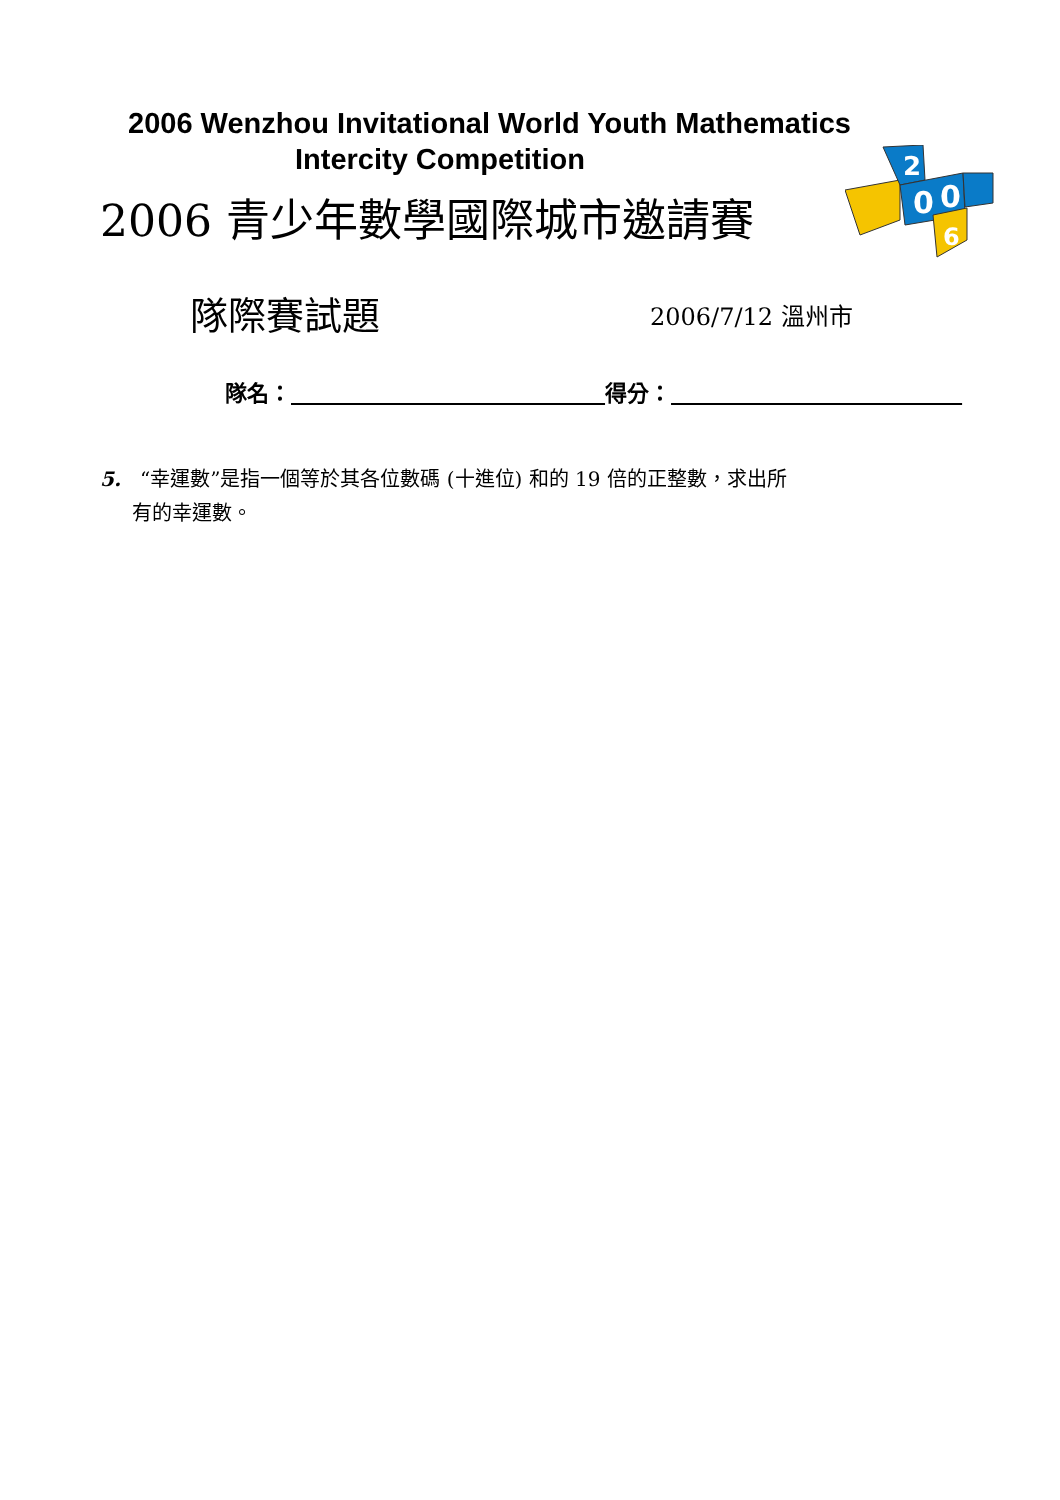2006 Wenzhou Invitational World Youth Mathematics
Intercity Competition
2006 青少年數學國際城市邀請賽
2
0
0
6
隊際賽試題
2006/7/12 溫州市
隊名： 得分：
5. “幸運數”是指一個等於其各位數碼 (十進位) 和的 19 倍的正整數，求出所
有的幸運數。